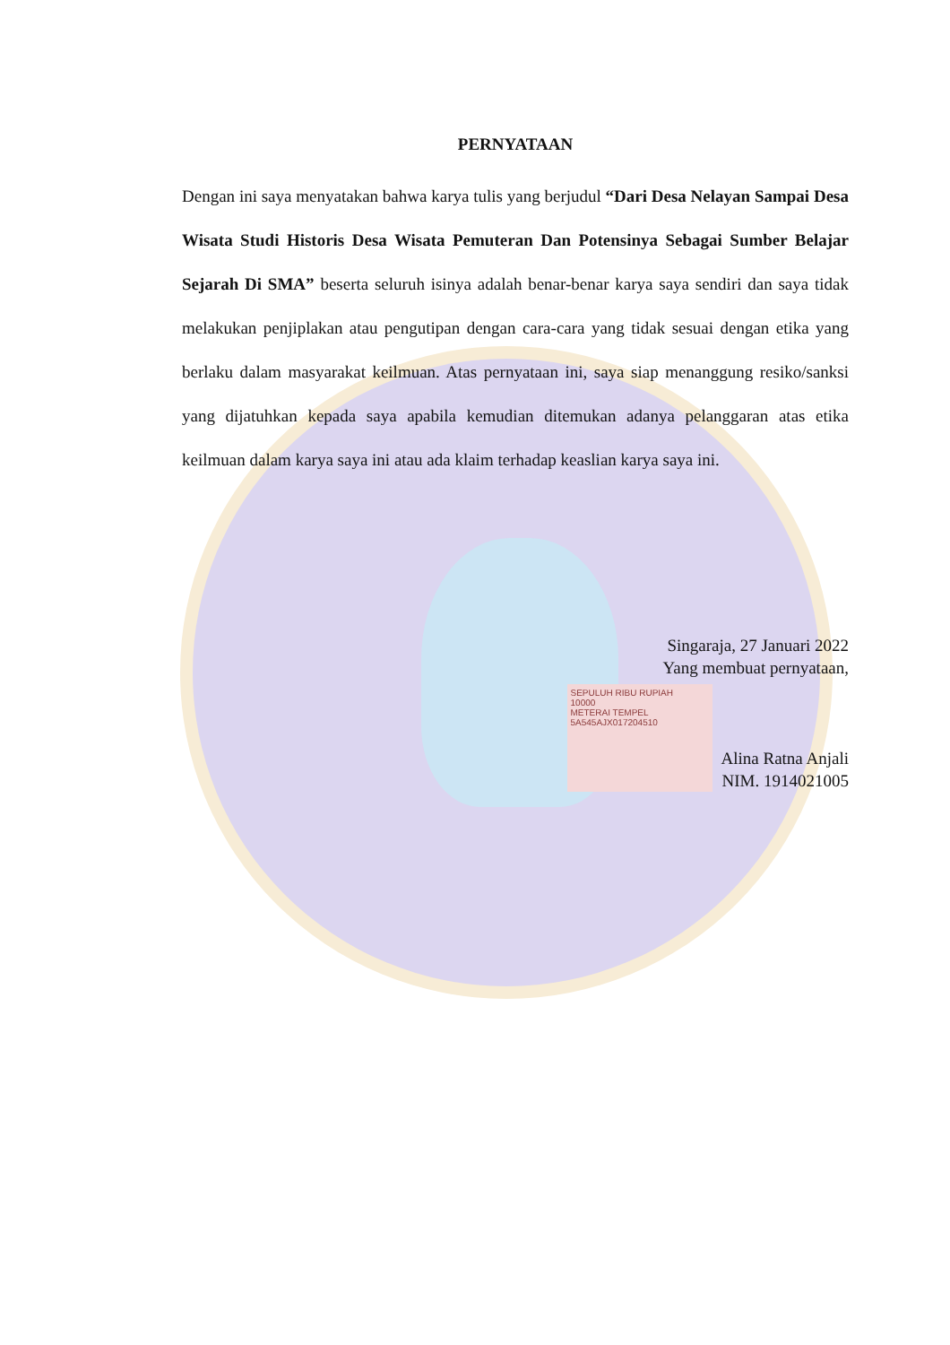PERNYATAAN
Dengan ini saya menyatakan bahwa karya tulis yang berjudul “Dari Desa Nelayan Sampai Desa Wisata Studi Historis Desa Wisata Pemuteran Dan Potensinya Sebagai Sumber Belajar Sejarah Di SMA” beserta seluruh isinya adalah benar-benar karya saya sendiri dan saya tidak melakukan penjiplakan atau pengutipan dengan cara-cara yang tidak sesuai dengan etika yang berlaku dalam masyarakat keilmuan. Atas pernyataan ini, saya siap menanggung resiko/sanksi yang dijatuhkan kepada saya apabila kemudian ditemukan adanya pelanggaran atas etika keilmuan dalam karya saya ini atau ada klaim terhadap keaslian karya saya ini.
Singaraja, 27 Januari 2022
Yang membuat pernyataan,
SEPULUH RIBU RUPIAH
10000
METERAI TEMPEL
5A545AJX017204510
Alina Ratna Anjali
NIM. 1914021005